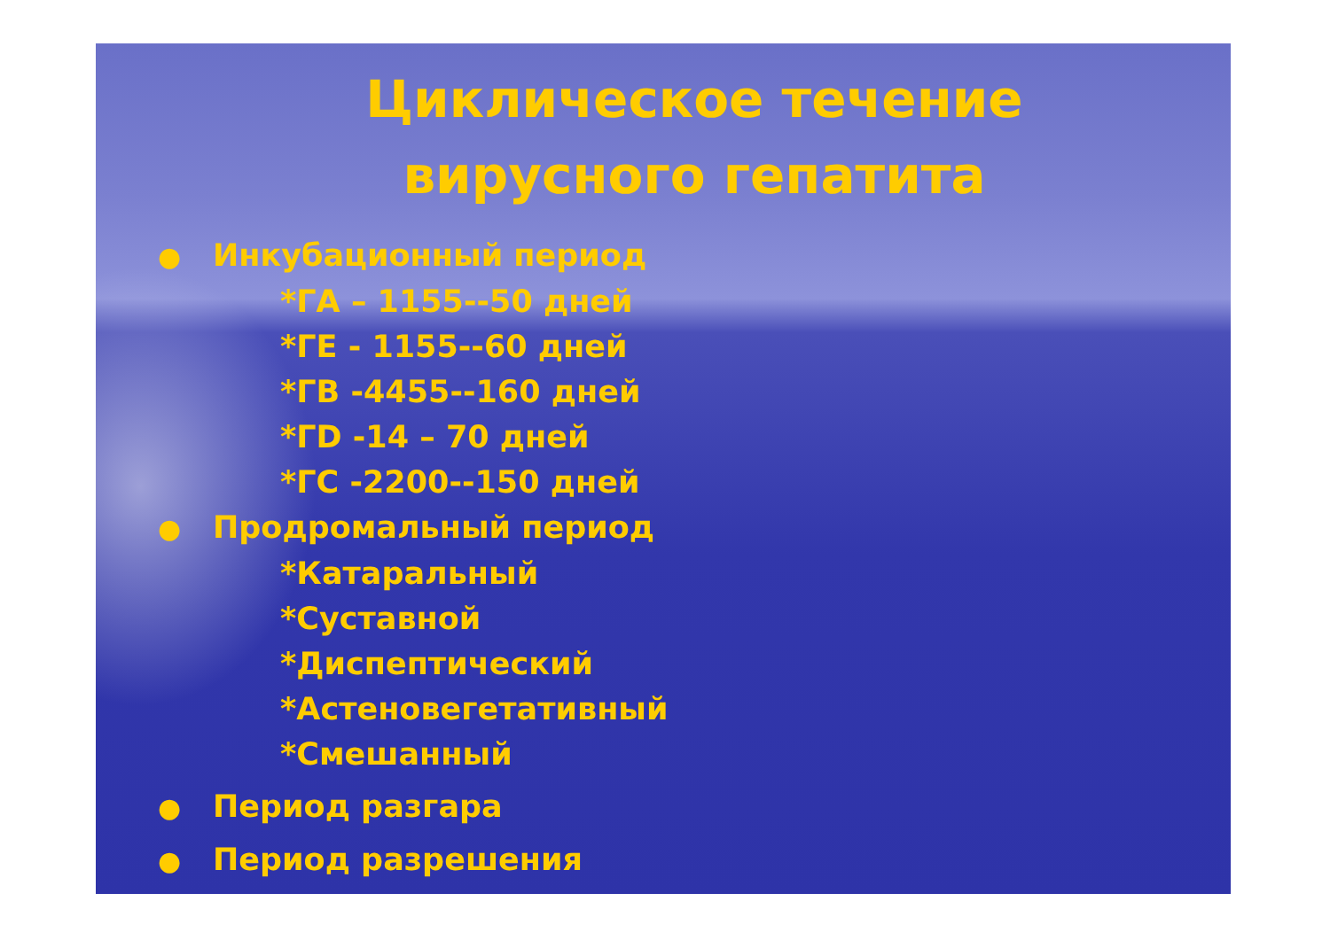Циклическое течение
вирусного гепатита
● Инкубационный период
*ГА – 1155--50 дней
*ГЕ - 1155--60 дней
*ГВ -4455--160 дней
*ГD -14 – 70 дней
*ГС -2200--150 дней
● Продромальный период
*Катаральный
*Суставной
*Диспептический
*Астеновегетативный
*Смешанный
● Период разгара
● Период разрешения